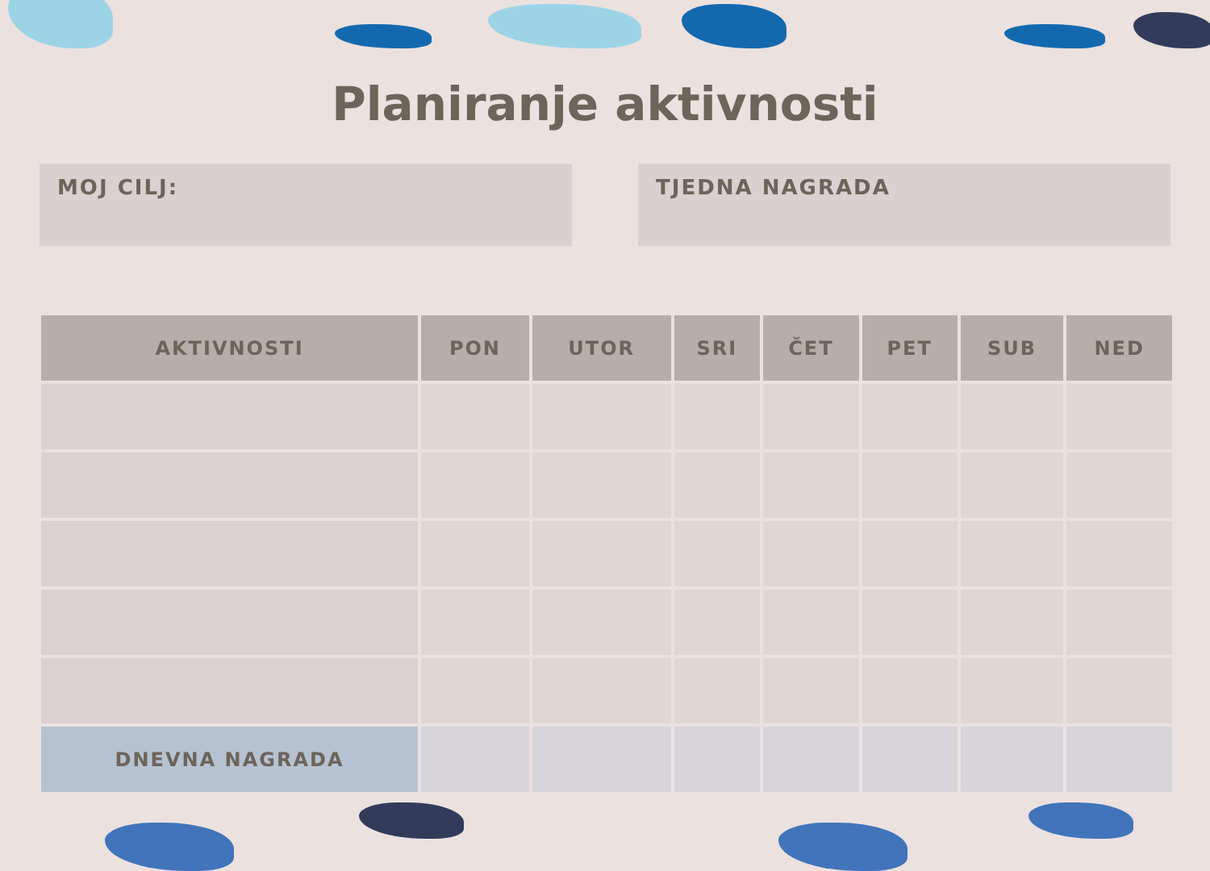Planiranje aktivnosti
MOJ CILJ: TJEDNA NAGRADA
| AKTIVNOSTI | PON | UTOR | SRI | ČET | PET | SUB | NED |
| --- | --- | --- | --- | --- | --- | --- | --- |
| DNEVNA NAGRADA | | | | | | | |